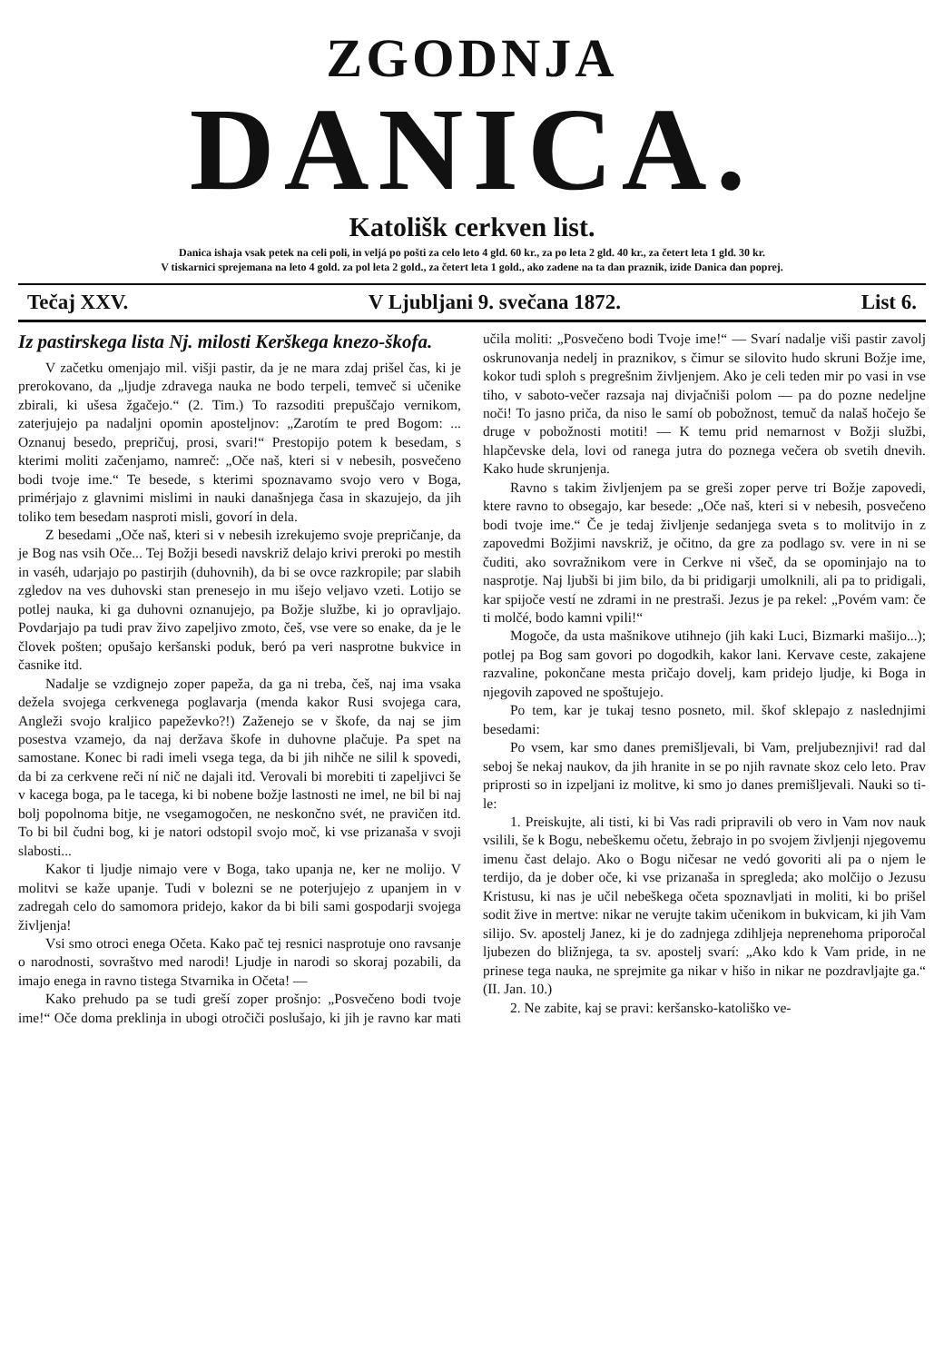ZGODNJA
DANICA.
Katolišk cerkven list.
Danica ishaja vsak petek na celi poli, in veljá po pošti za celo leto 4 gld. 60 kr., za po leta 2 gld. 40 kr., za četert leta 1 gld. 30 kr.
V tiskarnici sprejemana na leto 4 gold. za pol leta 2 gold., za četert leta 1 gold., ako zadene na ta dan praznik, izide Danica dan poprej.
Tečaj XXV. V Ljubljani 9. svečana 1872. List 6.
Iz pastirskega lista Nj. milosti Kerškega knezo-škofa.
V začetku omenjajo mil. višji pastir, da je ne mara zdaj prišel čas, ki je prerokovano, da „ljudje zdravega nauka ne bodo terpeli, temveč si učenike zbirali, ki ušesa žgačejo.“ (2. Tim.) To razsoditi prepuščajo vernikom, zaterjujejo pa nadaljni opomin aposteljnov: „Zarotím te pred Bogom: ... Oznanuj besedo, prepričuj, prosi, svari!“ Prestopijo potem k besedam, s kterimi moliti začenjamo, namreč: „Oče naš, kteri si v nebesih, posvečeno bodi tvoje ime.“ Te besede, s kterimi spoznavamo svojo vero v Boga, primérjajo z glavnimi mislimi in nauki današnjega časa in skazujejo, da jih toliko tem besedam nasproti misli, govorí in dela.
Z besedami „Oče naš, kteri si v nebesih izrekujemo svoje prepričanje, da je Bog nas vsih Oče... Tej Božji besedi navskriž delajo krivi preroki po mestih in vaséh, udarjajo po pastirjih (duhovnih), da bi se ovce razkropile; par slabih zgledov na ves duhovski stan prenesejo in mu išejo veljavo vzeti. Lotijo se potlej nauka, ki ga duhovni oznanujejo, pa Božje službe, ki jo opravljajo. Povdarjajo pa tudi prav živo zapeljivo zmoto, češ, vse vere so enake, da je le človek pošten; opušajo keršanski poduk, beró pa veri nasprotne bukvice in časnike itd.
Nadalje se vzdignejo zoper papeža, da ga ni treba, češ, naj ima vsaka dežela svojega cerkvenega poglavarja (menda kakor Rusi svojega cara, Angleži svojo kraljico papeževko?!) Zaženejo se v škofe, da naj se jim posestva vzamejo, da naj deržava škofe in duhovne plačuje. Pa spet na samostane. Konec bi radi imeli vsega tega, da bi jih nihče ne silil k spovedi, da bi za cerkvene reči ní nič ne dajali itd. Verovali bi morebiti ti zapeljivci še v kacega boga, pa le tacega, ki bi nobene božje lastnosti ne imel, ne bil bi naj bolj popolnoma bitje, ne vsegamogočen, ne neskončno svét, ne pravičen itd. To bi bil čudni bog, ki je natori odstopil svojo moč, ki vse prizanaša v svoji slabosti...
Kakor ti ljudje nimajo vere v Boga, tako upanja ne, ker ne molijo. V molitvi se kaže upanje. Tudi v bolezni se ne poterjujejo z upanjem in v zadregah celo do samomora pridejo, kakor da bi bili sami gospodarji svojega življenja!
Vsi smo otroci enega Očeta. Kako pač tej resnici nasprotuje ono ravsanje o narodnosti, sovraštvo med narodi! Ljudje in narodi so skoraj pozabili, da imajo enega in ravno tistega Stvarnika in Očeta! —
Kako prehudo pa se tudi greší zoper prošnjo: „Posvečeno bodi tvoje ime!“ Oče doma preklinja in ubogi otročiči poslušajo, ki jih je ravno kar mati učila moliti: „Posvečeno bodi Tvoje ime!“ — Svarí nadalje viši pastir zavolj oskrunovanja nedelj in praznikov, s čimur se silovito hudo skruni Božje ime, kokor tudi sploh s pregrešnim življenjem. Ako je celi teden mir po vasi in vse tiho, v saboto-večer razsaja naj divjačniši polom — pa do pozne nedeljne noči! To jasno priča, da niso le samí ob pobožnost, temuč da nalaš hočejo še druge v pobožnosti motiti! — K temu prid nemarnost v Božji službi, hlapčevske dela, lovi od ranega jutra do poznega večera ob svetih dnevih. Kako hude skrunjenja.
Ravno s takim življenjem pa se greši zoper perve tri Božje zapovedi, ktere ravno to obsegajo, kar besede: „Oče naš, kteri si v nebesih, posvečeno bodi tvoje ime.“ Če je tedaj življenje sedanjega sveta s to molitvijo in z zapovedmi Božjimi navskriž, je očitno, da gre za podlago sv. vere in ni se čuditi, ako sovražnikom vere in Cerkve ni všeč, da se opominjajo na to nasprotje. Naj ljubši bi jim bilo, da bi pridigarji umolknili, ali pa to pridigali, kar spijoče vestí ne zdrami in ne prestraši. Jezus je pa rekel: „Povém vam: če ti molčé, bodo kamni vpili!“
Mogoče, da usta mašnikove utihnejo (jih kaki Luci, Bizmarki mašijo...); potlej pa Bog sam govori po dogodkih, kakor lani. Kervave ceste, zakajene razvaline, pokončane mesta pričajo dovelj, kam pridejo ljudje, ki Boga in njegovih zapoved ne spoštujejo.
Po tem, kar je tukaj tesno posneto, mil. škof sklepajo z naslednjimi besedami:
Po vsem, kar smo danes premišljevali, bi Vam, preljubeznjivi! rad dal seboj še nekaj naukov, da jih hranite in se po njih ravnate skoz celo leto. Prav priprosti so in izpeljani iz molitve, ki smo jo danes premišljevali. Nauki so ti-le:
1. Preiskujte, ali tisti, ki bi Vas radi pripravili ob vero in Vam nov nauk vsilili, še k Bogu, nebeškemu očetu, žebrajo in po svojem življenji njegovemu imenu čast delajo. Ako o Bogu ničesar ne vedó govoriti ali pa o njem le terdijo, da je dober oče, ki vse prizanaša in spregleda; ako molčijo o Jezusu Kristusu, ki nas je učil nebeškega očeta spoznavljati in moliti, ki bo prišel sodit žive in mertve: nikar ne verujte takim učenikom in bukvicam, ki jih Vam silijo. Sv. apostelj Janez, ki je do zadnjega zdihljeja neprenehoma priporočal ljubezen do bližnjega, ta sv. apostelj svarí: „Ako kdo k Vam pride, in ne prinese tega nauka, ne sprejmite ga nikar v hišo in nikar ne pozdravljajte ga.“ (II. Jan. 10.)
2. Ne zabite, kaj se pravi: keršansko-katoliško ve-